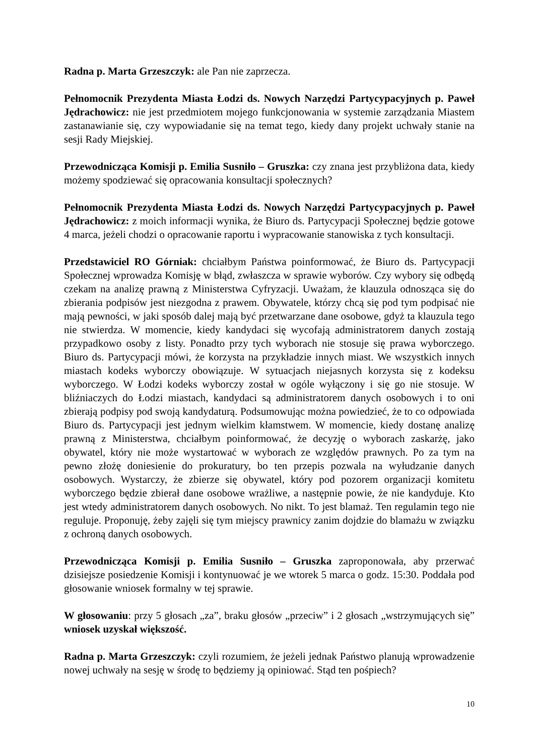Radna p. Marta Grzeszczyk: ale Pan nie zaprzecza.
Pełnomocnik Prezydenta Miasta Łodzi ds. Nowych Narzędzi Partycypacyjnych p. Paweł Jędrachowicz: nie jest przedmiotem mojego funkcjonowania w systemie zarządzania Miastem zastanawianie się, czy wypowiadanie się na temat tego, kiedy dany projekt uchwały stanie na sesji Rady Miejskiej.
Przewodnicząca Komisji p. Emilia Susniło – Gruszka: czy znana jest przybliżona data, kiedy możemy spodziewać się opracowania konsultacji społecznych?
Pełnomocnik Prezydenta Miasta Łodzi ds. Nowych Narzędzi Partycypacyjnych p. Paweł Jędrachowicz: z moich informacji wynika, że Biuro ds. Partycypacji Społecznej będzie gotowe 4 marca, jeżeli chodzi o opracowanie raportu i wypracowanie stanowiska z tych konsultacji.
Przedstawiciel RO Górniak: chciałbym Państwa poinformować, że Biuro ds. Partycypacji Społecznej wprowadza Komisję w błąd, zwłaszcza w sprawie wyborów. Czy wybory się odbędą czekam na analizę prawną z Ministerstwa Cyfryzacji. Uważam, że klauzula odnosząca się do zbierania podpisów jest niezgodna z prawem. Obywatele, którzy chcą się pod tym podpisać nie mają pewności, w jaki sposób dalej mają być przetwarzane dane osobowe, gdyż ta klauzula tego nie stwierdza. W momencie, kiedy kandydaci się wycofają administratorem danych zostają przypadkowo osoby z listy. Ponadto przy tych wyborach nie stosuje się prawa wyborczego. Biuro ds. Partycypacji mówi, że korzysta na przykładzie innych miast. We wszystkich innych miastach kodeks wyborczy obowiązuje. W sytuacjach niejasnych korzysta się z kodeksu wyborczego. W Łodzi kodeks wyborczy został w ogóle wyłączony i się go nie stosuje. W bliźniaczych do Łodzi miastach, kandydaci są administratorem danych osobowych i to oni zbierają podpisy pod swoją kandydaturą. Podsumowując można powiedzieć, że to co odpowiada Biuro ds. Partycypacji jest jednym wielkim kłamstwem. W momencie, kiedy dostanę analizę prawną z Ministerstwa, chciałbym poinformować, że decyzję o wyborach zaskarżę, jako obywatel, który nie może wystartować w wyborach ze względów prawnych. Po za tym na pewno złożę doniesienie do prokuratury, bo ten przepis pozwala na wyłudzanie danych osobowych. Wystarczy, że zbierze się obywatel, który pod pozorem organizacji komitetu wyborczego będzie zbierał dane osobowe wrażliwe, a następnie powie, że nie kandyduje. Kto jest wtedy administratorem danych osobowych. No nikt. To jest blamaż. Ten regulamin tego nie reguluje. Proponuję, żeby zajęli się tym miejscy prawnicy zanim dojdzie do blamażu w związku z ochroną danych osobowych.
Przewodnicząca Komisji p. Emilia Susniło – Gruszka zaproponowała, aby przerwać dzisiejsze posiedzenie Komisji i kontynuować je we wtorek 5 marca o godz. 15:30. Poddała pod głosowanie wniosek formalny w tej sprawie.
W głosowaniu: przy 5 głosach „za”, braku głosów „przeciw” i 2 głosach „wstrzymujących się” wniosek uzyskał większość.
Radna p. Marta Grzeszczyk: czyli rozumiem, że jeżeli jednak Państwo planują wprowadzenie nowej uchwały na sesję w środę to będziemy ją opiniować. Stąd ten pośpiech?
10